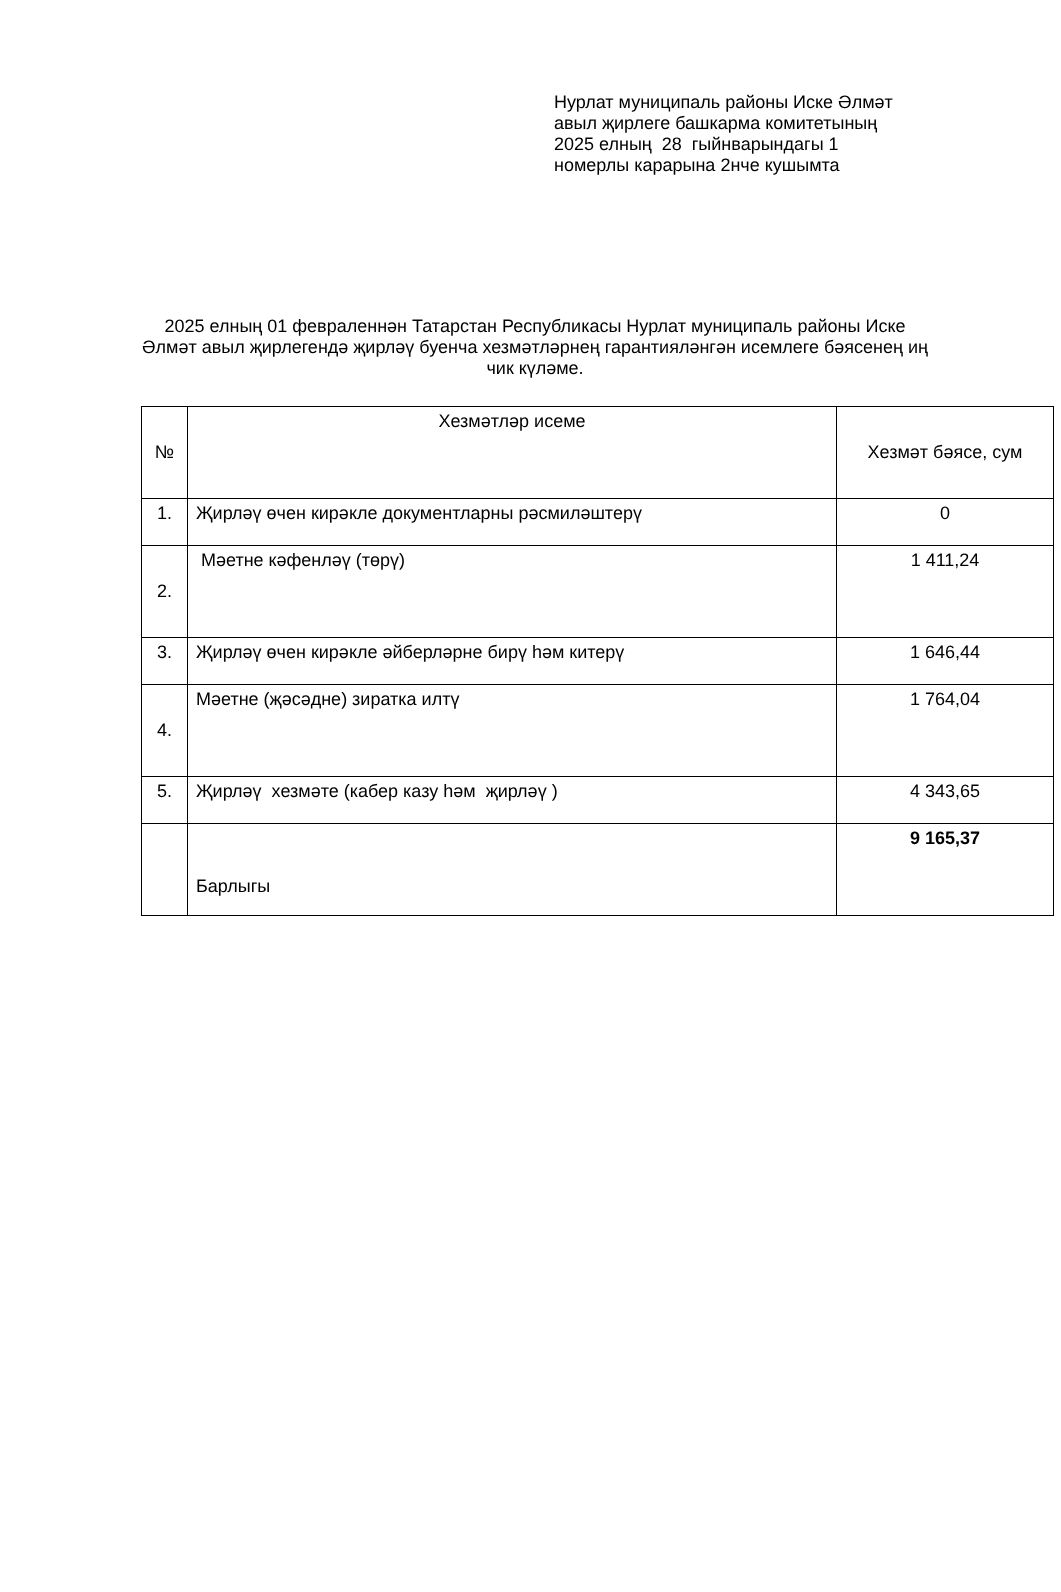Нурлат муниципаль районы Иске Әлмәт
авыл җирлеге башкарма комитетының
2025 елның 28 гыйнварындагы 1
номерлы карарына 2нче кушымта
2025 елның 01 февраленнән Татарстан Республикасы Нурлат муниципаль районы Иске Әлмәт авыл җирлегендә җирләү буенча хезмәтләрнең гарантияләнгән исемлеге бәясенең иң чик күләме.
| № | Хезмәтләр исеме | Хезмәт бәясе, сум |
| --- | --- | --- |
| 1. | Җирләү өчен кирәкле документларны рәсмиләштерү | 0 |
| 2. | Мәетне кәфенләү (төрү) | 1 411,24 |
| 3. | Җирләү өчен кирәкле әйберләрне бирү һәм китерү | 1 646,44 |
| 4. | Мәетне (җәсәдне) зиратка илтү | 1 764,04 |
| 5. | Җирләү хезмәте (кабер казу һәм җирләү ) | 4 343,65 |
| | Барлыгы | 9 165,37 |